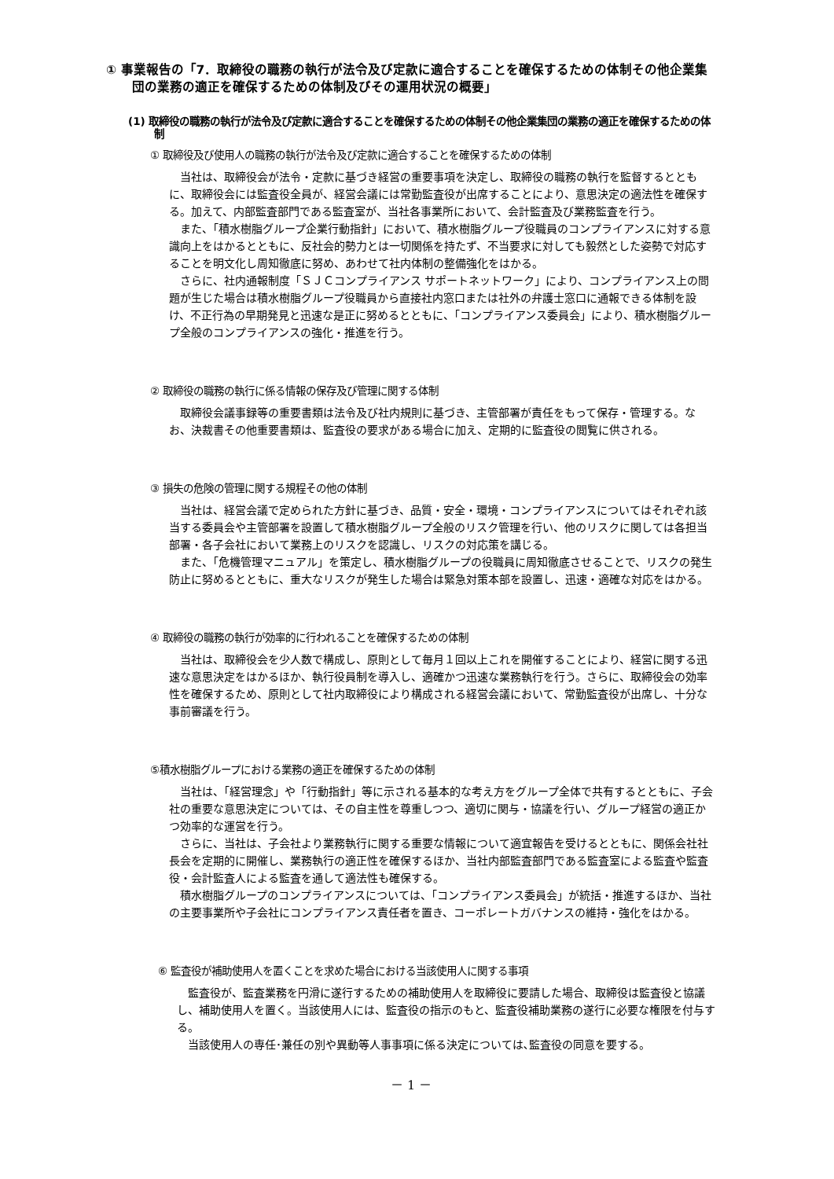① 事業報告の「7．取締役の職務の執行が法令及び定款に適合することを確保するための体制その他企業集団の業務の適正を確保するための体制及びその運用状況の概要」
(1) 取締役の職務の執行が法令及び定款に適合することを確保するための体制その他企業集団の業務の適正を確保するための体制
① 取締役及び使用人の職務の執行が法令及び定款に適合することを確保するための体制
当社は、取締役会が法令・定款に基づき経営の重要事項を決定し、取締役の職務の執行を監督するとともに、取締役会には監査役全員が、経営会議には常勤監査役が出席することにより、意思決定の適法性を確保する。加えて、内部監査部門である監査室が、当社各事業所において、会計監査及び業務監査を行う。
また、「積水樹脂グループ企業行動指針」において、積水樹脂グループ役職員のコンプライアンスに対する意識向上をはかるとともに、反社会的勢力とは一切関係を持たず、不当要求に対しても毅然とした姿勢で対応することを明文化し周知徹底に努め、あわせて社内体制の整備強化をはかる。
さらに、社内通報制度「ＳＪＣコンプライアンス サポートネットワーク」により、コンプライアンス上の問題が生じた場合は積水樹脂グループ役職員から直接社内窓口または社外の弁護士窓口に通報できる体制を設け、不正行為の早期発見と迅速な是正に努めるとともに、「コンプライアンス委員会」により、積水樹脂グループ全般のコンプライアンスの強化・推進を行う。
② 取締役の職務の執行に係る情報の保存及び管理に関する体制
取締役会議事録等の重要書類は法令及び社内規則に基づき、主管部署が責任をもって保存・管理する。なお、決裁書その他重要書類は、監査役の要求がある場合に加え、定期的に監査役の閲覧に供される。
③ 損失の危険の管理に関する規程その他の体制
当社は、経営会議で定められた方針に基づき、品質・安全・環境・コンプライアンスについてはそれぞれ該当する委員会や主管部署を設置して積水樹脂グループ全般のリスク管理を行い、他のリスクに関しては各担当部署・各子会社において業務上のリスクを認識し、リスクの対応策を講じる。
また、「危機管理マニュアル」を策定し、積水樹脂グループの役職員に周知徹底させることで、リスクの発生防止に努めるとともに、重大なリスクが発生した場合は緊急対策本部を設置し、迅速・適確な対応をはかる。
④ 取締役の職務の執行が効率的に行われることを確保するための体制
当社は、取締役会を少人数で構成し、原則として毎月１回以上これを開催することにより、経営に関する迅速な意思決定をはかるほか、執行役員制を導入し、適確かつ迅速な業務執行を行う。さらに、取締役会の効率性を確保するため、原則として社内取締役により構成される経営会議において、常勤監査役が出席し、十分な事前審議を行う。
⑤積水樹脂グループにおける業務の適正を確保するための体制
当社は、「経営理念」や「行動指針」等に示される基本的な考え方をグループ全体で共有するとともに、子会社の重要な意思決定については、その自主性を尊重しつつ、適切に関与・協議を行い、グループ経営の適正かつ効率的な運営を行う。
さらに、当社は、子会社より業務執行に関する重要な情報について適宜報告を受けるとともに、関係会社社長会を定期的に開催し、業務執行の適正性を確保するほか、当社内部監査部門である監査室による監査や監査役・会計監査人による監査を通して適法性も確保する。
積水樹脂グループのコンプライアンスについては、「コンプライアンス委員会」が統括・推進するほか、当社の主要事業所や子会社にコンプライアンス責任者を置き、コーポレートガバナンスの維持・強化をはかる。
⑥ 監査役が補助使用人を置くことを求めた場合における当該使用人に関する事項
監査役が、監査業務を円滑に遂行するための補助使用人を取締役に要請した場合、取締役は監査役と協議し、補助使用人を置く。当該使用人には、監査役の指示のもと、監査役補助業務の遂行に必要な権限を付与する。
当該使用人の専任･兼任の別や異動等人事事項に係る決定については､監査役の同意を要する。
－ 1 －